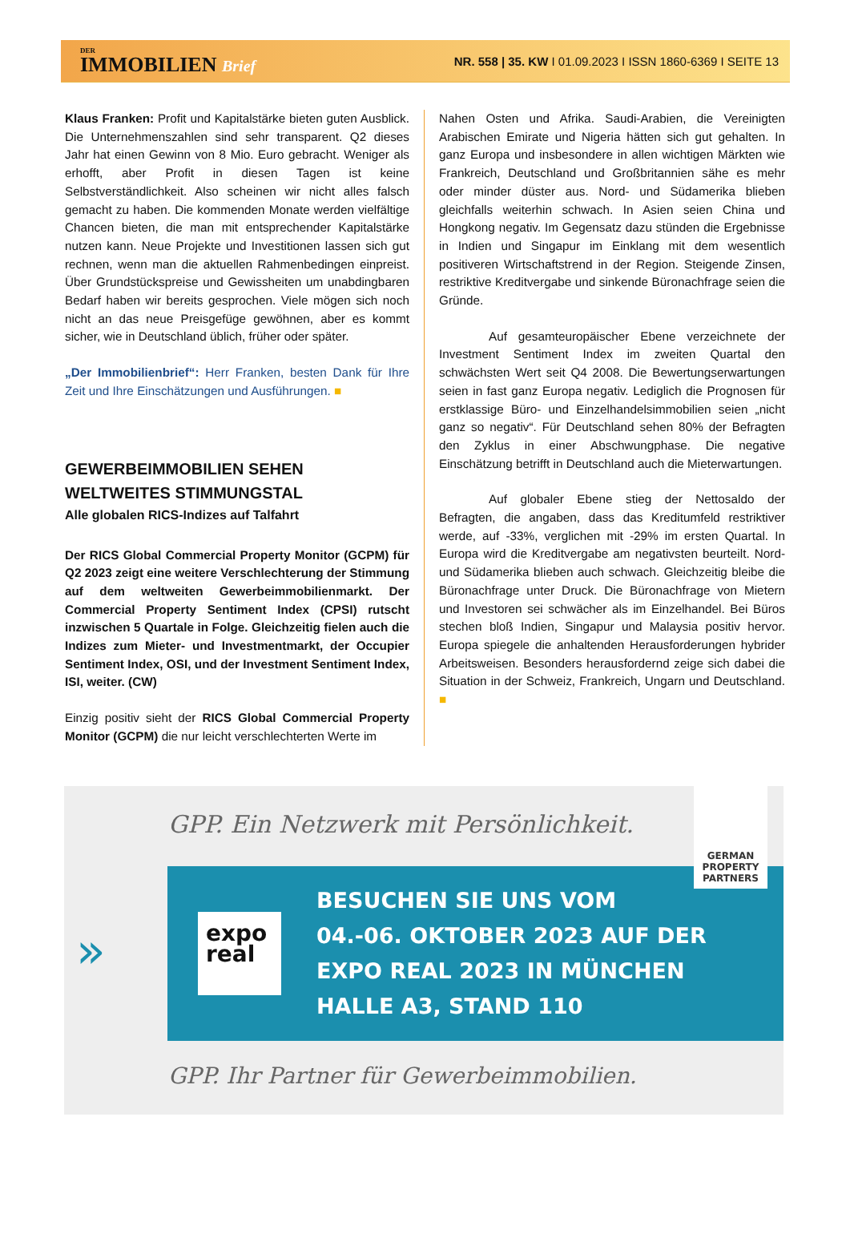DER
IMMOBILIEN Brief
NR. 558 | 35. KW I 01.09.2023 I ISSN 1860-6369 I SEITE 13
Klaus Franken: Profit und Kapitalstärke bieten guten Ausblick. Die Unternehmenszahlen sind sehr transparent. Q2 dieses Jahr hat einen Gewinn von 8 Mio. Euro gebracht. Weniger als erhofft, aber Profit in diesen Tagen ist keine Selbstverständlichkeit. Also scheinen wir nicht alles falsch gemacht zu haben. Die kommenden Monate werden vielfältige Chancen bieten, die man mit entsprechender Kapitalstärke nutzen kann. Neue Projekte und Investitionen lassen sich gut rechnen, wenn man die aktuellen Rahmenbedingen einpreist. Über Grundstückspreise und Gewissheiten um unabdingbaren Bedarf haben wir bereits gesprochen. Viele mögen sich noch nicht an das neue Preisgefüge gewöhnen, aber es kommt sicher, wie in Deutschland üblich, früher oder später.
„Der Immobilienbrief“: Herr Franken, besten Dank für Ihre Zeit und Ihre Einschätzungen und Ausführungen. ■
GEWERBEIMMOBILIEN SEHEN WELTWEITES STIMMUNGSTAL
Alle globalen RICS-Indizes auf Talfahrt
Der RICS Global Commercial Property Monitor (GCPM) für Q2 2023 zeigt eine weitere Verschlechterung der Stimmung auf dem weltweiten Gewerbeimmobilienmarkt. Der Commercial Property Sentiment Index (CPSI) rutscht inzwischen 5 Quartale in Folge. Gleichzeitig fielen auch die Indizes zum Mieter- und Investmentmarkt, der Occupier Sentiment Index, OSI, und der Investment Sentiment Index, ISI, weiter. (CW)
Einzig positiv sieht der RICS Global Commercial Property Monitor (GCPM) die nur leicht verschlechterten Werte im
Nahen Osten und Afrika. Saudi-Arabien, die Vereinigten Arabischen Emirate und Nigeria hätten sich gut gehalten. In ganz Europa und insbesondere in allen wichtigen Märkten wie Frankreich, Deutschland und Großbritannien sähe es mehr oder minder düster aus. Nord- und Südamerika blieben gleichfalls weiterhin schwach. In Asien seien China und Hongkong negativ. Im Gegensatz dazu stünden die Ergebnisse in Indien und Singapur im Einklang mit dem wesentlich positiveren Wirtschaftstrend in der Region. Steigende Zinsen, restriktive Kreditvergabe und sinkende Büronachfrage seien die Gründe.
Auf gesamteuropäischer Ebene verzeichnete der Investment Sentiment Index im zweiten Quartal den schwächsten Wert seit Q4 2008. Die Bewertungserwartungen seien in fast ganz Europa negativ. Lediglich die Prognosen für erstklassige Büro- und Einzelhandelsimmobilien seien „nicht ganz so negativ“. Für Deutschland sehen 80% der Befragten den Zyklus in einer Abschwungphase. Die negative Einschätzung betrifft in Deutschland auch die Mieterwartungen.
Auf globaler Ebene stieg der Nettosaldo der Befragten, die angaben, dass das Kreditumfeld restriktiver werde, auf -33%, verglichen mit -29% im ersten Quartal. In Europa wird die Kreditvergabe am negativsten beurteilt. Nord- und Südamerika blieben auch schwach. Gleichzeitig bleibe die Büronachfrage unter Druck. Die Büronachfrage von Mietern und Investoren sei schwächer als im Einzelhandel. Bei Büros stechen bloß Indien, Singapur und Malaysia positiv hervor. Europa spiegele die anhaltenden Herausforderungen hybrider Arbeitsweisen. Besonders herausfordernd zeige sich dabei die Situation in der Schweiz, Frankreich, Ungarn und Deutschland. ■
GPP. Ein Netzwerk mit Persönlichkeit.
expo real
BESUCHEN SIE UNS VOM
04.-06. OKTOBER 2023 AUF DER
EXPO REAL 2023 IN MÜNCHEN
HALLE A3, STAND 110
GERMAN PROPERTY PARTNERS
»
GPP. Ihr Partner für Gewerbeimmobilien.